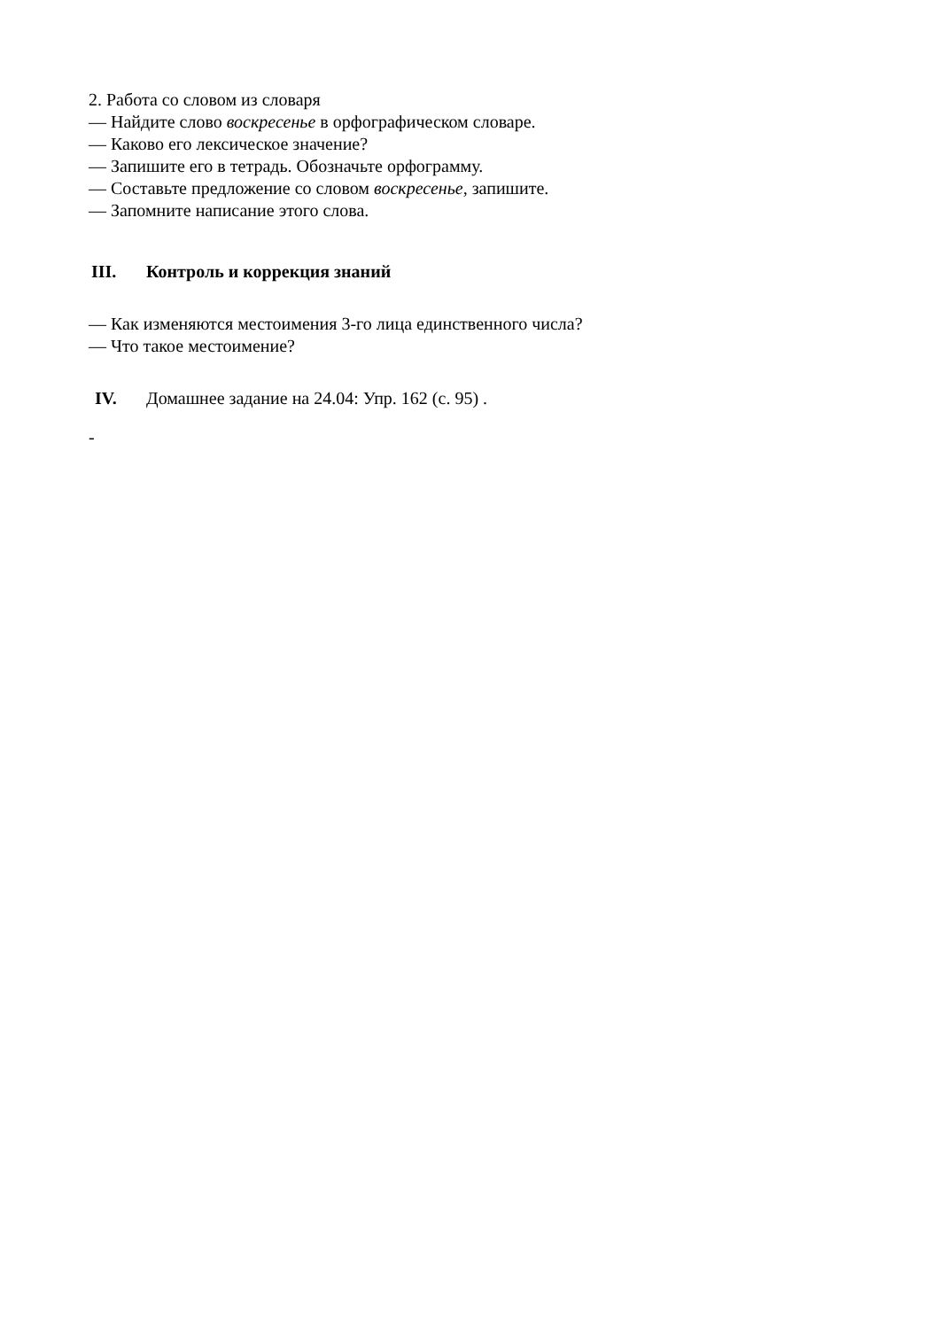2. Работа со словом из словаря
— Найдите слово воскресенье в орфографическом словаре.
— Каково его лексическое значение?
— Запишите его в тетрадь. Обозначьте орфограмму.
— Составьте предложение со словом воскресенье, запишите.
— Запомните написание этого слова.
III. Контроль и коррекция знаний
— Как изменяются местоимения 3-го лица единственного числа?
— Что такое местоимение?
IV. Домашнее задание на 24.04: Упр. 162 (с. 95) .
-